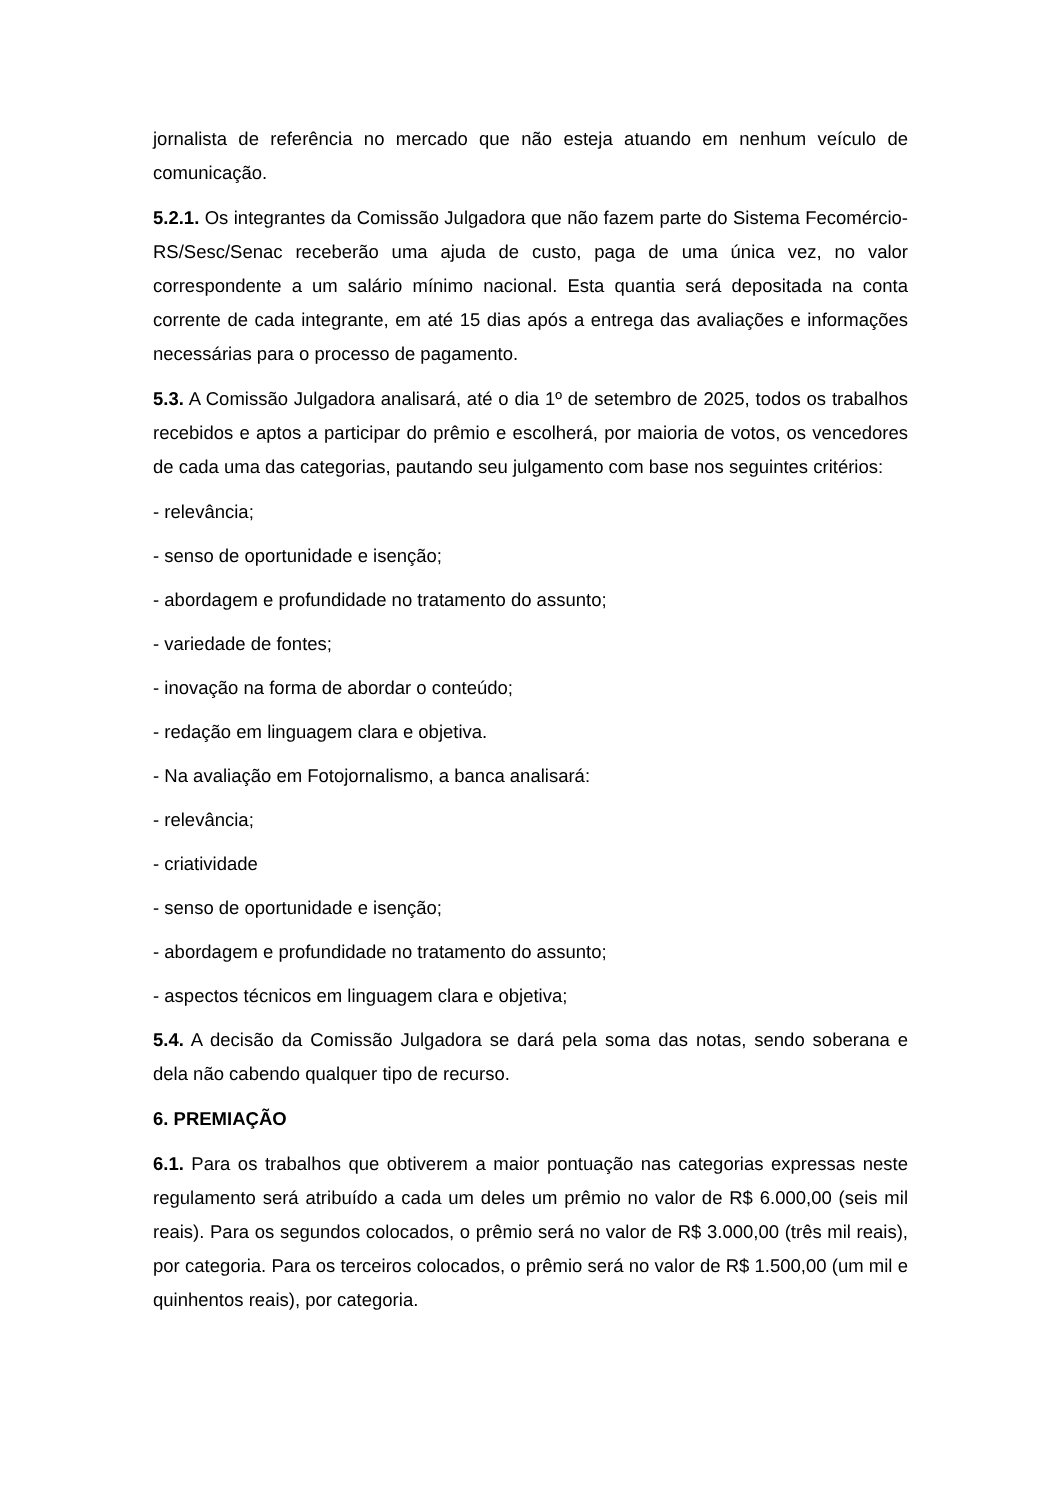jornalista de referência no mercado que não esteja atuando em nenhum veículo de comunicação.
5.2.1. Os integrantes da Comissão Julgadora que não fazem parte do Sistema Fecomércio-RS/Sesc/Senac receberão uma ajuda de custo, paga de uma única vez, no valor correspondente a um salário mínimo nacional. Esta quantia será depositada na conta corrente de cada integrante, em até 15 dias após a entrega das avaliações e informações necessárias para o processo de pagamento.
5.3. A Comissão Julgadora analisará, até o dia 1º de setembro de 2025, todos os trabalhos recebidos e aptos a participar do prêmio e escolherá, por maioria de votos, os vencedores de cada uma das categorias, pautando seu julgamento com base nos seguintes critérios:
- relevância;
- senso de oportunidade e isenção;
- abordagem e profundidade no tratamento do assunto;
- variedade de fontes;
- inovação na forma de abordar o conteúdo;
- redação em linguagem clara e objetiva.
- Na avaliação em Fotojornalismo, a banca analisará:
- relevância;
- criatividade
- senso de oportunidade e isenção;
- abordagem e profundidade no tratamento do assunto;
- aspectos técnicos em linguagem clara e objetiva;
5.4. A decisão da Comissão Julgadora se dará pela soma das notas, sendo soberana e dela não cabendo qualquer tipo de recurso.
6. PREMIAÇÃO
6.1. Para os trabalhos que obtiverem a maior pontuação nas categorias expressas neste regulamento será atribuído a cada um deles um prêmio no valor de R$ 6.000,00 (seis mil reais). Para os segundos colocados, o prêmio será no valor de R$ 3.000,00 (três mil reais), por categoria. Para os terceiros colocados, o prêmio será no valor de R$ 1.500,00 (um mil e quinhentos reais), por categoria.